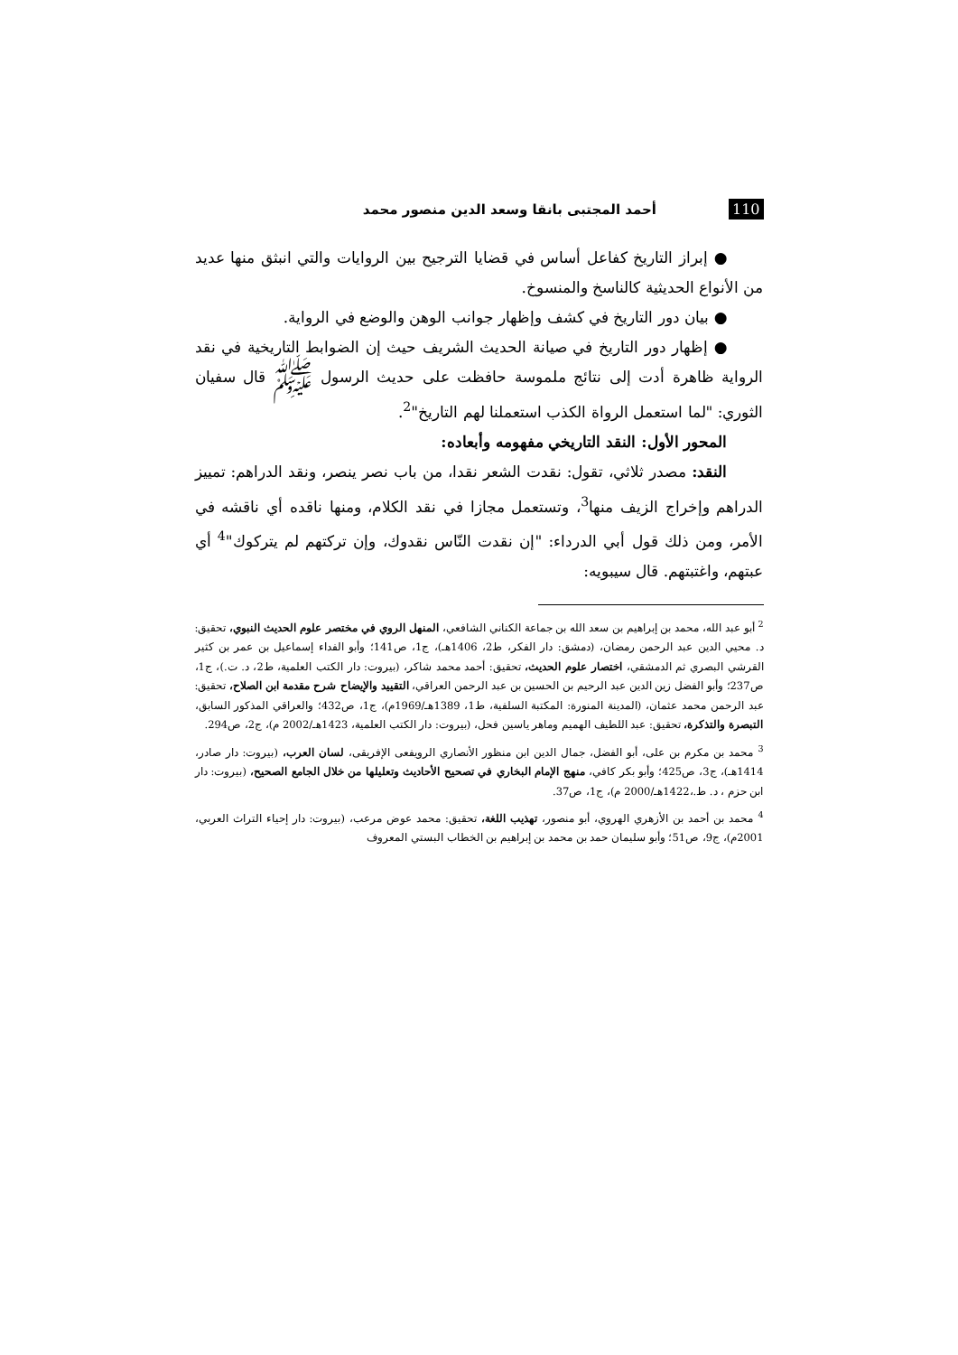110 أحمد المجتبى بانقا وسعد الدين منصور محمد
● إبراز التاريخ كفاعل أساس في قضايا الترجيح بين الروايات والتي انبثق منها عديد من الأنواع الحديثية كالناسخ والمنسوخ.
● بيان دور التاريخ في كشف وإظهار جوانب الوهن والوضع في الرواية.
● إظهار دور التاريخ في صيانة الحديث الشريف حيث إن الضوابط التاريخية في نقد الرواية ظاهرة أدت إلى نتائج ملموسة حافظت على حديث الرسول ﷺ قال سفيان الثوري: "لما استعمل الرواة الكذب استعملنا لهم التاريخ"<sup>2</sup>.
المحور الأول: النقد التاريخي مفهومه وأبعاده:
النقد: مصدر ثلاثي، تقول: نقدت الشعر نقدا، من باب نصر ينصر، ونقد الدراهم: تمييز الدراهم وإخراج الزيف منها<sup>3</sup>، وتستعمل مجازا في نقد الكلام، ومنها ناقده أي ناقشه في الأمر، ومن ذلك قول أبي الدرداء: "إن نقدت النّاس نقدوك، وإن تركتهم لم يتركوك"<sup>4</sup> أي عبتهم، واغتبتهم. قال سيبويه:
<sup>2</sup> أبو عبد الله، محمد بن إبراهيم بن سعد الله بن جماعة الكناني الشافعي، المنهل الروي في مختصر علوم الحديث النبوي، تحقيق: د. محيي الدين عبد الرحمن رمضان، (دمشق: دار الفكر، ط2، 1406هـ)، ج1، ص141؛ وأبو الفداء إسماعيل بن عمر بن كثير القرشي البصري ثم الدمشقي، اختصار علوم الحديث، تحقيق: أحمد محمد شاكر، (بيروت: دار الكتب العلمية، ط2، د. ت.)، ج1، ص237؛ وأبو الفضل زين الدين عبد الرحيم بن الحسين بن عبد الرحمن العراقي، التقييد والإيضاح شرح مقدمة ابن الصلاح، تحقيق: عبد الرحمن محمد عثمان، (المدينة المنورة: المكتبة السلفية، ط1، 1389هـ/1969م)، ج1، ص432؛ والعراقي المذكور السابق، التبصرة والتذكرة، تحقيق: عبد اللطيف الهميم وماهر ياسين فحل، (بيروت: دار الكتب العلمية، 1423هـ/2002 م)، ج2، ص294.
<sup>3</sup> محمد بن مكرم بن على، أبو الفضل، جمال الدين ابن منظور الأنصاري الرويفعى الإفريقى، لسان العرب، (بيروت: دار صادر، 1414هـ)، ج3، ص425؛ وأبو بكر كافي، منهج الإمام البخاري في تصحيح الأحاديث وتعليلها من خلال الجامع الصحيح، (بيروت: دار ابن حزم ، د. ط.،1422هـ/2000 م)، ج1، ص37.
<sup>4</sup> محمد بن أحمد بن الأزهري الهروي، أبو منصور، تهذيب اللغة، تحقيق: محمد عوض مرعب، (بيروت: دار إحياء التراث العربي، 2001م)، ج9، ص51؛ وأبو سليمان حمد بن محمد بن إبراهيم بن الخطاب البستي المعروف